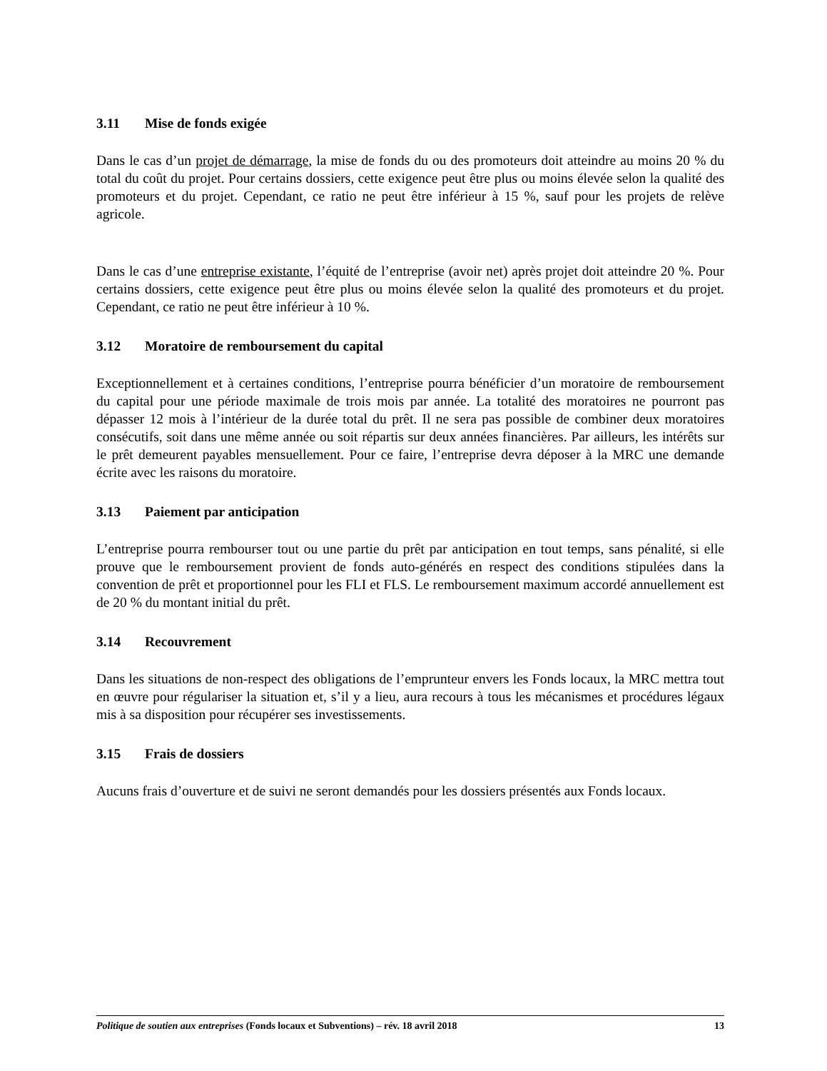3.11 Mise de fonds exigée
Dans le cas d’un projet de démarrage, la mise de fonds du ou des promoteurs doit atteindre au moins 20 % du total du coût du projet. Pour certains dossiers, cette exigence peut être plus ou moins élevée selon la qualité des promoteurs et du projet. Cependant, ce ratio ne peut être inférieur à 15 %, sauf pour les projets de relève agricole.
Dans le cas d’une entreprise existante, l’équité de l’entreprise (avoir net) après projet doit atteindre 20 %. Pour certains dossiers, cette exigence peut être plus ou moins élevée selon la qualité des promoteurs et du projet. Cependant, ce ratio ne peut être inférieur à 10 %.
3.12 Moratoire de remboursement du capital
Exceptionnellement et à certaines conditions, l’entreprise pourra bénéficier d’un moratoire de remboursement du capital pour une période maximale de trois mois par année. La totalité des moratoires ne pourront pas dépasser 12 mois à l’intérieur de la durée total du prêt. Il ne sera pas possible de combiner deux moratoires consécutifs, soit dans une même année ou soit répartis sur deux années financières. Par ailleurs, les intérêts sur le prêt demeurent payables mensuellement. Pour ce faire, l’entreprise devra déposer à la MRC une demande écrite avec les raisons du moratoire.
3.13 Paiement par anticipation
L’entreprise pourra rembourser tout ou une partie du prêt par anticipation en tout temps, sans pénalité, si elle prouve que le remboursement provient de fonds auto-générés en respect des conditions stipulées dans la convention de prêt et proportionnel pour les FLI et FLS. Le remboursement maximum accordé annuellement est de 20 % du montant initial du prêt.
3.14 Recouvrement
Dans les situations de non-respect des obligations de l’emprunteur envers les Fonds locaux, la MRC mettra tout en œuvre pour régulariser la situation et, s’il y a lieu, aura recours à tous les mécanismes et procédures légaux mis à sa disposition pour récupérer ses investissements.
3.15 Frais de dossiers
Aucuns frais d’ouverture et de suivi ne seront demandés pour les dossiers présentés aux Fonds locaux.
Politique de soutien aux entreprises (Fonds locaux et Subventions) – rév. 18 avril 2018
13